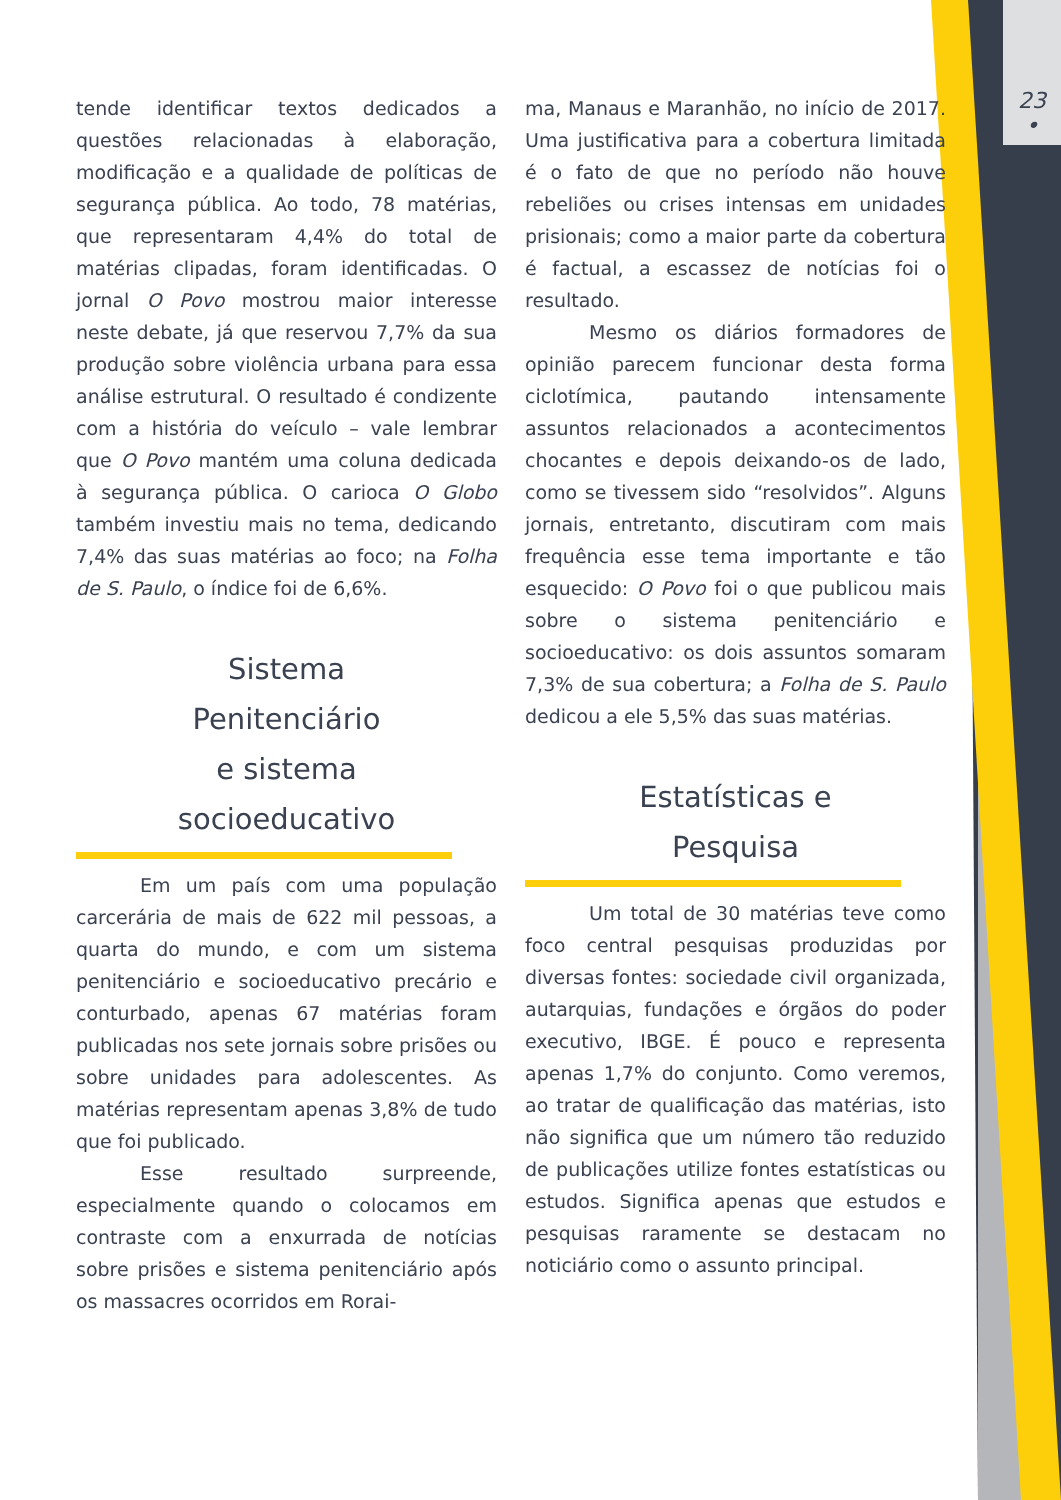23
•
tende identificar textos dedicados a questões relacionadas à elaboração, modificação e a qualidade de políticas de segurança pública. Ao todo, 78 matérias, que representaram 4,4% do total de matérias clipadas, foram identificadas. O jornal O Povo mostrou maior interesse neste debate, já que reservou 7,7% da sua produção sobre violência urbana para essa análise estrutural. O resultado é condizente com a história do veículo – vale lembrar que O Povo mantém uma coluna dedicada à segurança pública. O carioca O Globo também investiu mais no tema, dedicando 7,4% das suas matérias ao foco; na Folha de S. Paulo, o índice foi de 6,6%.
Sistema
Penitenciário
e sistema
socioeducativo
Em um país com uma população carcerária de mais de 622 mil pessoas, a quarta do mundo, e com um sistema penitenciário e socioeducativo precário e conturbado, apenas 67 matérias foram publicadas nos sete jornais sobre prisões ou sobre unidades para adolescentes. As matérias representam apenas 3,8% de tudo que foi publicado.
Esse resultado surpreende, especialmente quando o colocamos em contraste com a enxurrada de notícias sobre prisões e sistema penitenciário após os massacres ocorridos em Rorai-
ma, Manaus e Maranhão, no início de 2017. Uma justificativa para a cobertura limitada é o fato de que no período não houve rebeliões ou crises intensas em unidades prisionais; como a maior parte da cobertura é factual, a escassez de notícias foi o resultado.
Mesmo os diários formadores de opinião parecem funcionar desta forma ciclotímica, pautando intensamente assuntos relacionados a acontecimentos chocantes e depois deixando-os de lado, como se tivessem sido “resolvidos”. Alguns jornais, entretanto, discutiram com mais frequência esse tema importante e tão esquecido: O Povo foi o que publicou mais sobre o sistema penitenciário e socioeducativo: os dois assuntos somaram 7,3% de sua cobertura; a Folha de S. Paulo dedicou a ele 5,5% das suas matérias.
Estatísticas e
Pesquisa
Um total de 30 matérias teve como foco central pesquisas produzidas por diversas fontes: sociedade civil organizada, autarquias, fundações e órgãos do poder executivo, IBGE. É pouco e representa apenas 1,7% do conjunto. Como veremos, ao tratar de qualificação das matérias, isto não significa que um número tão reduzido de publicações utilize fontes estatísticas ou estudos. Significa apenas que estudos e pesquisas raramente se destacam no noticiário como o assunto principal.